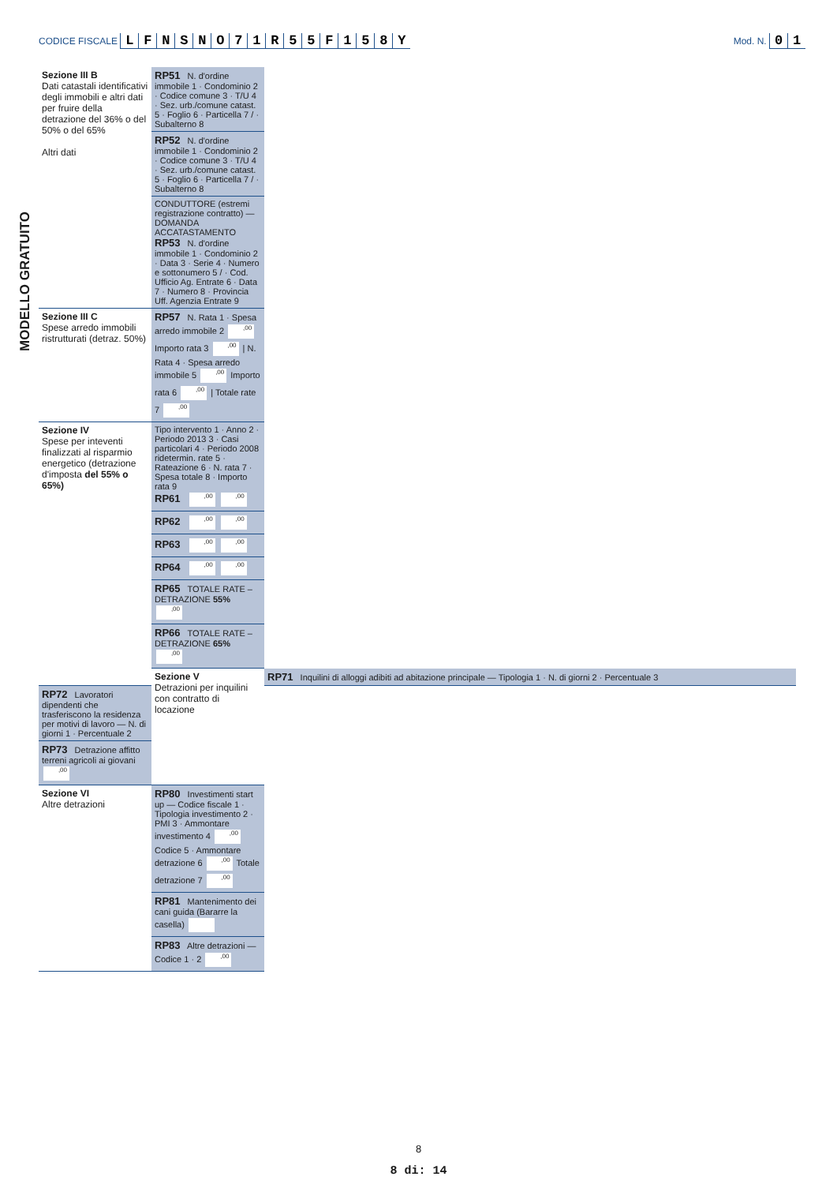CODICE FISCALE LFNSNO 71 R 55 F 158 Y
Mod. N. 01
MODELLO GRATUITO
| Sezione III B Dati catastali identificativi degli immobili e altri dati per fruire della detrazione del 36% o del 50% o del 65% Altri dati | RP51 N. d'ordine immobile 1 · Condominio 2 · Codice comune 3 · T/U 4 · Sez. urb./comune catast. 5 · Foglio 6 · Particella 7 / · Subalterno 8 | |
| | RP52 N. d'ordine immobile 1 · Condominio 2 · Codice comune 3 · T/U 4 · Sez. urb./comune catast. 5 · Foglio 6 · Particella 7 / · Subalterno 8 | |
| | CONDUTTORE (estremi registrazione contratto) — DOMANDA ACCATASTAMENTO RP53 N. d'ordine immobile 1 · Condominio 2 · Data 3 · Serie 4 · Numero e sottonumero 5 / · Cod. Ufficio Ag. Entrate 6 · Data 7 · Numero 8 · Provincia Uff. Agenzia Entrate 9 | |
| Sezione III C Spese arredo immobili ristrutturati (detraz. 50%) | RP57 N. Rata 1 · Spesa arredo immobile 2 ,00 Importo rata 3 ,00 / N. Rata 4 · Spesa arredo immobile 5 ,00 Importo rata 6 ,00 / Totale rate 7 ,00 | |
| Sezione IV Spese per inteventi finalizzati al risparmio energetico (detrazione d'imposta del 55% o 65%) | Tipo intervento 1 · Anno 2 · Periodo 2013 3 · Casi particolari 4 · Periodo 2008 ridetermin. rate 5 · Rateazione 6 · N. rata 7 · Spesa totale 8 · Importo rata 9 RP61 ,00 ,00 | |
| | RP62 ,00 ,00 | |
| | RP63 ,00 ,00 | |
| | RP64 ,00 ,00 | |
| | RP65 TOTALE RATE – DETRAZIONE 55% ,00 | |
| | RP66 TOTALE RATE – DETRAZIONE 65% ,00 | |
| | Sezione V Detrazioni per inquilini con contratto di locazione | RP71 Inquilini di alloggi adibiti ad abitazione principale — Tipologia 1 · N. di giorni 2 · Percentuale 3 |
| RP72 Lavoratori dipendenti che trasferiscono la residenza per motivi di lavoro — N. di giorni 1 · Percentuale 2 | | |
| RP73 Detrazione affitto terreni agricoli ai giovani ,00 | | |
| Sezione VI Altre detrazioni | RP80 Investimenti start up — Codice fiscale 1 · Tipologia investimento 2 · PMI 3 · Ammontare investimento 4 ,00 Codice 5 · Ammontare detrazione 6 ,00 Totale detrazione 7 ,00 | |
| | RP81 Mantenimento dei cani guida (Bararre la casella) | |
| | RP83 Altre detrazioni — Codice 1 · 2 ,00 | |
8
8 di: 14